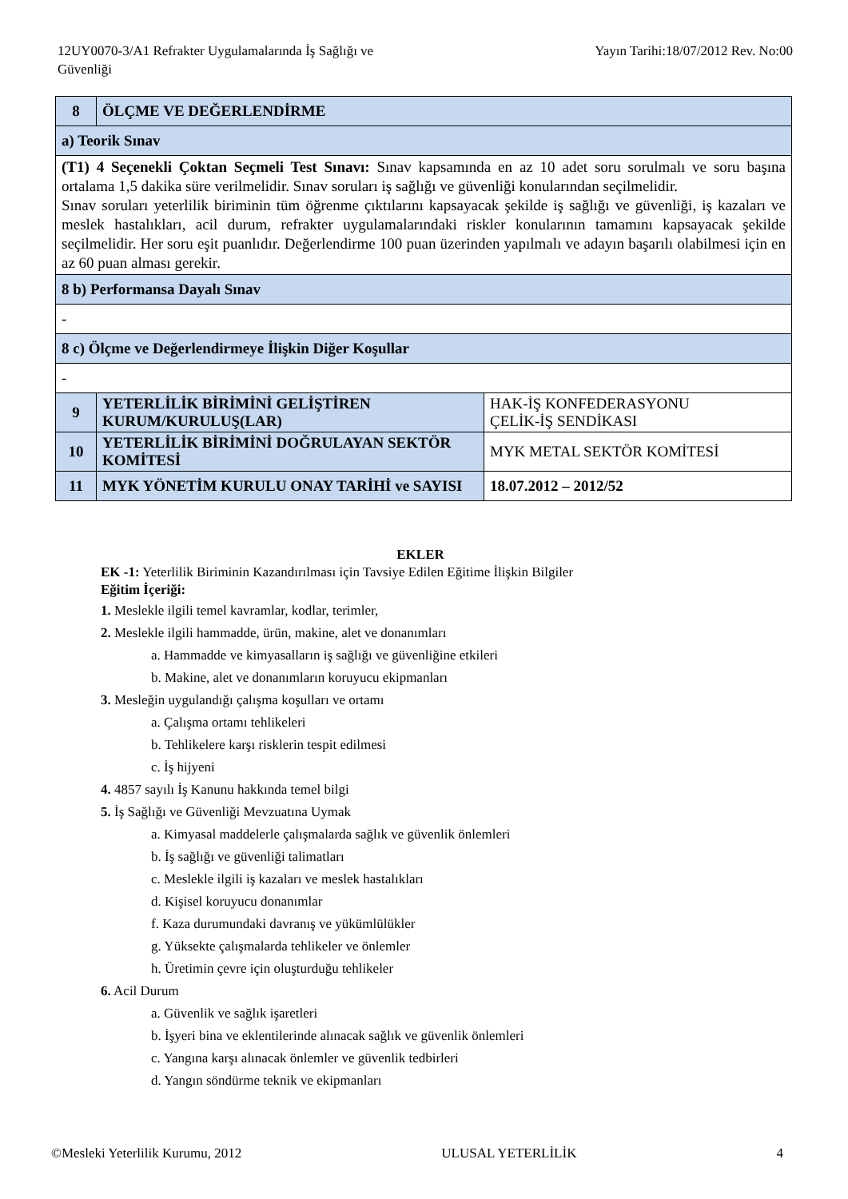12UY0070-3/A1 Refrakter Uygulamalarında İş Sağlığı ve
Güvenliği
Yayın Tarihi:18/07/2012 Rev. No:00
| 8 | ÖLÇME VE DEĞERLENDİRME | |
| a) Teorik Sınav | | |
| (T1) 4 Seçenekli Çoktan Seçmeli Test Sınavı: Sınav kapsamında en az 10 adet soru sorulmalı ve soru başına ortalama 1,5 dakika süre verilmelidir. Sınav soruları iş sağlığı ve güvenliği konularından seçilmelidir. Sınav soruları yeterlilik biriminin tüm öğrenme çıktılarını kapsayacak şekilde iş sağlığı ve güvenliği, iş kazaları ve meslek hastalıkları, acil durum, refrakter uygulamalarındaki riskler konularının tamamını kapsayacak şekilde seçilmelidir. Her soru eşit puanlıdır. Değerlendirme 100 puan üzerinden yapılmalı ve adayın başarılı olabilmesi için en az 60 puan alması gerekir. | | |
| 8 b) Performansa Dayalı Sınav | | |
| - | | |
| 8 c) Ölçme ve Değerlendirmeye İlişkin Diğer Koşullar | | |
| - | | |
| 9 | YETERLİLİK BİRİMİNİ GELİŞTİREN KURUM/KURULUŞ(LAR) | HAK-İŞ KONFEDERASYONU ÇELİK-İŞ SENDİKASI |
| 10 | YETERLİLİK BİRİMİNİ DOĞRULAYAN SEKTÖR KOMİTESİ | MYK METAL SEKTÖR KOMİTESİ |
| 11 | MYK YÖNETİM KURULU ONAY TARİHİ ve SAYISI | 18.07.2012 – 2012/52 |
EKLER
EK -1: Yeterlilik Biriminin Kazandırılması için Tavsiye Edilen Eğitime İlişkin Bilgiler
Eğitim İçeriği:
1. Meslekle ilgili temel kavramlar, kodlar, terimler,
2. Meslekle ilgili hammadde, ürün, makine, alet ve donanımları
a. Hammadde ve kimyasalların iş sağlığı ve güvenliğine etkileri
b. Makine, alet ve donanımların koruyucu ekipmanları
3. Mesleğin uygulandığı çalışma koşulları ve ortamı
a. Çalışma ortamı tehlikeleri
b. Tehlikelere karşı risklerin tespit edilmesi
c. İş hijyeni
4. 4857 sayılı İş Kanunu hakkında temel bilgi
5. İş Sağlığı ve Güvenliği Mevzuatına Uymak
a. Kimyasal maddelerle çalışmalarda sağlık ve güvenlik önlemleri
b. İş sağlığı ve güvenliği talimatları
c. Meslekle ilgili iş kazaları ve meslek hastalıkları
d. Kişisel koruyucu donanımlar
f. Kaza durumundaki davranış ve yükümlülükler
g. Yüksekte çalışmalarda tehlikeler ve önlemler
h. Üretimin çevre için oluşturduğu tehlikeler
6. Acil Durum
a. Güvenlik ve sağlık işaretleri
b. İşyeri bina ve eklentilerinde alınacak sağlık ve güvenlik önlemleri
c. Yangına karşı alınacak önlemler ve güvenlik tedbirleri
d. Yangın söndürme teknik ve ekipmanları
©Mesleki Yeterlilik Kurumu, 2012 ULUSAL YETERLİLİK 4